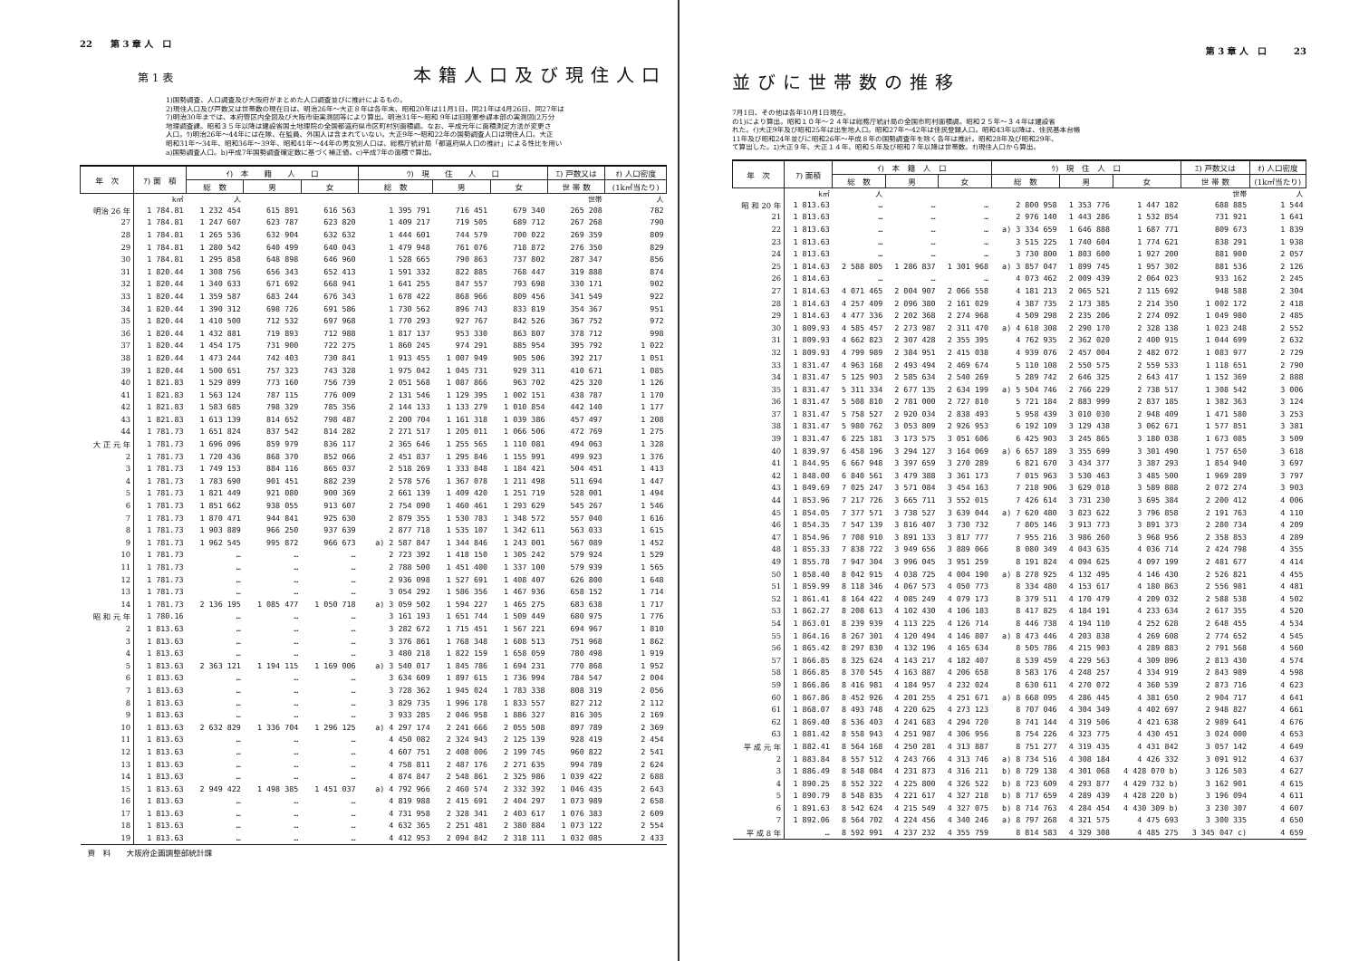22　　第 3 章 人　口
第 1 表 本籍人口及び現住人口
1)国勢調査、人口調査及び大阪府がまとめた人口調査並びに推計によるもの。
2)現住人口及び戸数又は世帯数の現在日は、明治26年～大正８年は各年末、昭和20年は11月1日、同21年は4月26日、同27年は
7)明治30年までは、本府管区内全図及び大阪市街実測図等により算出。明治31年～昭和 9年は旧陸軍参謀本部の実測図(2万分
地理調査課。昭和３５年以降は建設省国土地理院の全国都道府県市区町村別面積調。なお、平成元年に面積測定方法が変更さ
人口。ｳ)明治26年～44年には在隊、在監員、外国人は含まれていない。大正9年～昭和22年の国勢調査人口は現住人口。大正
昭和31年～34年、昭和36年～39年、昭和41年～44年の男女別人口は、総務庁統計局「都道府県人口の推計」による性比を用い
a)国勢調査人口。b)平成7年国勢調査確定数に基づく補正値。c)平成7年の面積で算出。
| 年 次 | ｱ) 面 積 | ｲ) 本 籍 人 口 | | | ｳ) 現 住 人 口 | | | ｴ) 戸数又は | ｵ) 人口密度 |
| --- | --- | --- | --- | --- | --- | --- | --- | --- | --- |
| | | 総 数 | 男 | 女 | 総 数 | 男 | 女 | 世 帯 数 | (1k㎡当たり) |
| | k㎡ | 人 | | | | | | 世帯 | 人 |
| 明治 26 年 | 1 784.81 | 1 232 454 | 615 891 | 616 563 | 1 395 791 | 716 451 | 679 340 | 265 208 | 782 |
| 27 | 1 784.81 | 1 247 607 | 623 787 | 623 820 | 1 409 217 | 719 505 | 689 712 | 267 268 | 790 |
| 28 | 1 784.81 | 1 265 536 | 632 904 | 632 632 | 1 444 601 | 744 579 | 700 022 | 269 359 | 809 |
| 29 | 1 784.81 | 1 280 542 | 640 499 | 640 043 | 1 479 948 | 761 076 | 718 872 | 276 350 | 829 |
| 30 | 1 784.81 | 1 295 858 | 648 898 | 646 960 | 1 528 665 | 790 863 | 737 802 | 287 347 | 856 |
| 31 | 1 820.44 | 1 308 756 | 656 343 | 652 413 | 1 591 332 | 822 885 | 768 447 | 319 888 | 874 |
| 32 | 1 820.44 | 1 340 633 | 671 692 | 668 941 | 1 641 255 | 847 557 | 793 698 | 330 171 | 902 |
| 33 | 1 820.44 | 1 359 587 | 683 244 | 676 343 | 1 678 422 | 868 966 | 809 456 | 341 549 | 922 |
| 34 | 1 820.44 | 1 390 312 | 698 726 | 691 586 | 1 730 562 | 896 743 | 833 819 | 354 367 | 951 |
| 35 | 1 820.44 | 1 410 500 | 712 532 | 697 968 | 1 770 293 | 927 767 | 842 526 | 367 752 | 972 |
| 36 | 1 820.44 | 1 432 881 | 719 893 | 712 988 | 1 817 137 | 953 330 | 863 807 | 378 712 | 998 |
| 37 | 1 820.44 | 1 454 175 | 731 900 | 722 275 | 1 860 245 | 974 291 | 885 954 | 395 792 | 1 022 |
| 38 | 1 820.44 | 1 473 244 | 742 403 | 730 841 | 1 913 455 | 1 007 949 | 905 506 | 392 217 | 1 051 |
| 39 | 1 820.44 | 1 500 651 | 757 323 | 743 328 | 1 975 042 | 1 045 731 | 929 311 | 410 671 | 1 085 |
| 40 | 1 821.83 | 1 529 899 | 773 160 | 756 739 | 2 051 568 | 1 087 866 | 963 702 | 425 320 | 1 126 |
| 41 | 1 821.83 | 1 563 124 | 787 115 | 776 009 | 2 131 546 | 1 129 395 | 1 002 151 | 438 787 | 1 170 |
| 42 | 1 821.83 | 1 583 685 | 798 329 | 785 356 | 2 144 133 | 1 133 279 | 1 010 854 | 442 140 | 1 177 |
| 43 | 1 821.83 | 1 613 139 | 814 652 | 798 487 | 2 200 704 | 1 161 318 | 1 039 386 | 457 497 | 1 208 |
| 44 | 1 781.73 | 1 651 824 | 837 542 | 814 282 | 2 271 517 | 1 205 011 | 1 066 506 | 472 769 | 1 275 |
| 大 正 元 年 | 1 781.73 | 1 696 096 | 859 979 | 836 117 | 2 365 646 | 1 255 565 | 1 110 081 | 494 063 | 1 328 |
| 2 | 1 781.73 | 1 720 436 | 868 370 | 852 066 | 2 451 837 | 1 295 846 | 1 155 991 | 499 923 | 1 376 |
| 3 | 1 781.73 | 1 749 153 | 884 116 | 865 037 | 2 518 269 | 1 333 848 | 1 184 421 | 504 451 | 1 413 |
| 4 | 1 781.73 | 1 783 690 | 901 451 | 882 239 | 2 578 576 | 1 367 078 | 1 211 498 | 511 694 | 1 447 |
| 5 | 1 781.73 | 1 821 449 | 921 080 | 900 369 | 2 661 139 | 1 409 420 | 1 251 719 | 528 001 | 1 494 |
| 6 | 1 781.73 | 1 851 662 | 938 055 | 913 607 | 2 754 090 | 1 460 461 | 1 293 629 | 545 267 | 1 546 |
| 7 | 1 781.73 | 1 870 471 | 944 841 | 925 630 | 2 879 355 | 1 530 783 | 1 348 572 | 557 040 | 1 616 |
| 8 | 1 781.73 | 1 903 889 | 966 250 | 937 639 | 2 877 718 | 1 535 107 | 1 342 611 | 563 033 | 1 615 |
| 9 | 1 781.73 | 1 962 545 | 995 872 | 966 673 | a) 2 587 847 | 1 344 846 | 1 243 001 | 567 089 | 1 452 |
| 10 | 1 781.73 | … | … | … | 2 723 392 | 1 418 150 | 1 305 242 | 579 924 | 1 529 |
| 11 | 1 781.73 | … | … | … | 2 788 500 | 1 451 400 | 1 337 100 | 579 939 | 1 565 |
| 12 | 1 781.73 | … | … | … | 2 936 098 | 1 527 691 | 1 408 407 | 626 800 | 1 648 |
| 13 | 1 781.73 | … | … | … | 3 054 292 | 1 586 356 | 1 467 936 | 658 152 | 1 714 |
| 14 | 1 781.73 | 2 136 195 | 1 085 477 | 1 050 718 | a) 3 059 502 | 1 594 227 | 1 465 275 | 683 638 | 1 717 |
| 昭 和 元 年 | 1 780.16 | … | … | … | 3 161 193 | 1 651 744 | 1 509 449 | 680 975 | 1 776 |
| 2 | 1 813.63 | … | … | … | 3 282 672 | 1 715 451 | 1 567 221 | 694 967 | 1 810 |
| 3 | 1 813.63 | … | … | … | 3 376 861 | 1 768 348 | 1 608 513 | 751 968 | 1 862 |
| 4 | 1 813.63 | … | … | … | 3 480 218 | 1 822 159 | 1 658 059 | 780 498 | 1 919 |
| 5 | 1 813.63 | 2 363 121 | 1 194 115 | 1 169 006 | a) 3 540 017 | 1 845 786 | 1 694 231 | 770 868 | 1 952 |
| 6 | 1 813.63 | … | … | … | 3 634 609 | 1 897 615 | 1 736 994 | 784 547 | 2 004 |
| 7 | 1 813.63 | … | … | … | 3 728 362 | 1 945 024 | 1 783 338 | 808 319 | 2 056 |
| 8 | 1 813.63 | … | … | … | 3 829 735 | 1 996 178 | 1 833 557 | 827 212 | 2 112 |
| 9 | 1 813.63 | … | … | … | 3 933 285 | 2 046 958 | 1 886 327 | 816 305 | 2 169 |
| 10 | 1 813.63 | 2 632 829 | 1 336 704 | 1 296 125 | a) 4 297 174 | 2 241 666 | 2 055 508 | 897 789 | 2 369 |
| 11 | 1 813.63 | … | … | … | 4 450 082 | 2 324 943 | 2 125 139 | 928 419 | 2 454 |
| 12 | 1 813.63 | … | … | … | 4 607 751 | 2 408 006 | 2 199 745 | 960 822 | 2 541 |
| 13 | 1 813.63 | … | … | … | 4 758 811 | 2 487 176 | 2 271 635 | 994 789 | 2 624 |
| 14 | 1 813.63 | … | … | … | 4 874 847 | 2 548 861 | 2 325 986 | 1 039 422 | 2 688 |
| 15 | 1 813.63 | 2 949 422 | 1 498 385 | 1 451 037 | a) 4 792 966 | 2 460 574 | 2 332 392 | 1 046 435 | 2 643 |
| 16 | 1 813.63 | … | … | … | 4 819 988 | 2 415 691 | 2 404 297 | 1 073 989 | 2 658 |
| 17 | 1 813.63 | … | … | … | 4 731 958 | 2 328 341 | 2 403 617 | 1 076 383 | 2 609 |
| 18 | 1 813.63 | … | … | … | 4 632 365 | 2 251 481 | 2 380 884 | 1 073 122 | 2 554 |
| 19 | 1 813.63 | … | … | … | 4 412 953 | 2 094 842 | 2 318 111 | 1 032 085 | 2 433 |
　資　料　　大阪府企画調整部統計課
第 3 章 人　口　　　23
並びに世帯数の推移
7月1日、その他は各年10月1日現在。
の1)により算出。昭和１０年～２４年は総務庁統計局の全国市町村面積調。昭和２５年～３４年は建設省
れた。ｲ)大正9年及び昭和25年は出生地人口。昭和27年～42年は住民登録人口。昭和43年以降は、住民基本台帳
11年及び昭和24年並びに昭和26年～平成８年の国勢調査年を除く各年は推計。昭和28年及び昭和29年、
て算出した。ｴ)大正９年、大正１４年、昭和５年及び昭和７年以降は世帯数。ｵ)現住人口から算出。
| 年 次 | ｱ) 面積 | ｲ) 本 籍 人 口 | | | ｳ) 現 住 人 口 | | | ｴ) 戸数又は | ｵ) 人口密度 |
| --- | --- | --- | --- | --- | --- | --- | --- | --- | --- |
| | | 総 数 | 男 | 女 | 総 数 | 男 | 女 | 世 帯 数 | (1k㎡当たり) |
| | k㎡ | 人 | | | | | | 世帯 | 人 |
| 昭 和 20 年 | 1 813.63 | … | … | … | 2 800 958 | 1 353 776 | 1 447 182 | 688 885 | 1 544 |
| 21 | 1 813.63 | … | … | … | 2 976 140 | 1 443 286 | 1 532 854 | 731 921 | 1 641 |
| 22 | 1 813.63 | … | … | … | a) 3 334 659 | 1 646 888 | 1 687 771 | 809 673 | 1 839 |
| 23 | 1 813.63 | … | … | … | 3 515 225 | 1 740 604 | 1 774 621 | 838 291 | 1 938 |
| 24 | 1 813.63 | … | … | … | 3 730 800 | 1 803 600 | 1 927 200 | 881 900 | 2 057 |
| 25 | 1 814.63 | 2 588 805 | 1 286 837 | 1 301 968 | a) 3 857 047 | 1 899 745 | 1 957 302 | 881 536 | 2 126 |
| 26 | 1 814.63 | … | … | … | 4 073 462 | 2 009 439 | 2 064 023 | 933 162 | 2 245 |
| 27 | 1 814.63 | 4 071 465 | 2 004 907 | 2 066 558 | 4 181 213 | 2 065 521 | 2 115 692 | 948 588 | 2 304 |
| 28 | 1 814.63 | 4 257 409 | 2 096 380 | 2 161 029 | 4 387 735 | 2 173 385 | 2 214 350 | 1 002 172 | 2 418 |
| 29 | 1 814.63 | 4 477 336 | 2 202 368 | 2 274 968 | 4 509 298 | 2 235 206 | 2 274 092 | 1 049 980 | 2 485 |
| 30 | 1 809.93 | 4 585 457 | 2 273 987 | 2 311 470 | a) 4 618 308 | 2 290 170 | 2 328 138 | 1 023 248 | 2 552 |
| 31 | 1 809.93 | 4 662 823 | 2 307 428 | 2 355 395 | 4 762 935 | 2 362 020 | 2 400 915 | 1 044 699 | 2 632 |
| 32 | 1 809.93 | 4 799 989 | 2 384 951 | 2 415 038 | 4 939 076 | 2 457 004 | 2 482 072 | 1 083 977 | 2 729 |
| 33 | 1 831.47 | 4 963 168 | 2 493 494 | 2 469 674 | 5 110 108 | 2 550 575 | 2 559 533 | 1 118 651 | 2 790 |
| 34 | 1 831.47 | 5 125 903 | 2 585 634 | 2 540 269 | 5 289 742 | 2 646 325 | 2 643 417 | 1 152 369 | 2 888 |
| 35 | 1 831.47 | 5 311 334 | 2 677 135 | 2 634 199 | a) 5 504 746 | 2 766 229 | 2 738 517 | 1 308 542 | 3 006 |
| 36 | 1 831.47 | 5 508 810 | 2 781 000 | 2 727 810 | 5 721 184 | 2 883 999 | 2 837 185 | 1 382 363 | 3 124 |
| 37 | 1 831.47 | 5 758 527 | 2 920 034 | 2 838 493 | 5 958 439 | 3 010 030 | 2 948 409 | 1 471 580 | 3 253 |
| 38 | 1 831.47 | 5 980 762 | 3 053 809 | 2 926 953 | 6 192 109 | 3 129 438 | 3 062 671 | 1 577 851 | 3 381 |
| 39 | 1 831.47 | 6 225 181 | 3 173 575 | 3 051 606 | 6 425 903 | 3 245 865 | 3 180 038 | 1 673 085 | 3 509 |
| 40 | 1 839.97 | 6 458 196 | 3 294 127 | 3 164 069 | a) 6 657 189 | 3 355 699 | 3 301 490 | 1 757 650 | 3 618 |
| 41 | 1 844.95 | 6 667 948 | 3 397 659 | 3 270 289 | 6 821 670 | 3 434 377 | 3 387 293 | 1 854 940 | 3 697 |
| 42 | 1 848.00 | 6 840 561 | 3 479 388 | 3 361 173 | 7 015 963 | 3 530 463 | 3 485 500 | 1 969 289 | 3 797 |
| 43 | 1 849.69 | 7 025 247 | 3 571 084 | 3 454 163 | 7 218 906 | 3 629 018 | 3 589 888 | 2 072 274 | 3 903 |
| 44 | 1 853.96 | 7 217 726 | 3 665 711 | 3 552 015 | 7 426 614 | 3 731 230 | 3 695 384 | 2 200 412 | 4 006 |
| 45 | 1 854.05 | 7 377 571 | 3 738 527 | 3 639 044 | a) 7 620 480 | 3 823 622 | 3 796 858 | 2 191 763 | 4 110 |
| 46 | 1 854.35 | 7 547 139 | 3 816 407 | 3 730 732 | 7 805 146 | 3 913 773 | 3 891 373 | 2 280 734 | 4 209 |
| 47 | 1 854.96 | 7 708 910 | 3 891 133 | 3 817 777 | 7 955 216 | 3 986 260 | 3 968 956 | 2 358 853 | 4 289 |
| 48 | 1 855.33 | 7 838 722 | 3 949 656 | 3 889 066 | 8 080 349 | 4 043 635 | 4 036 714 | 2 424 798 | 4 355 |
| 49 | 1 855.78 | 7 947 304 | 3 996 045 | 3 951 259 | 8 191 824 | 4 094 625 | 4 097 199 | 2 481 677 | 4 414 |
| 50 | 1 858.40 | 8 042 915 | 4 038 725 | 4 004 190 | a) 8 278 925 | 4 132 495 | 4 146 430 | 2 526 821 | 4 455 |
| 51 | 1 859.99 | 8 118 346 | 4 067 573 | 4 050 773 | 8 334 480 | 4 153 617 | 4 180 863 | 2 556 981 | 4 481 |
| 52 | 1 861.41 | 8 164 422 | 4 085 249 | 4 079 173 | 8 379 511 | 4 170 479 | 4 209 032 | 2 588 538 | 4 502 |
| 53 | 1 862.27 | 8 208 613 | 4 102 430 | 4 106 183 | 8 417 825 | 4 184 191 | 4 233 634 | 2 617 355 | 4 520 |
| 54 | 1 863.01 | 8 239 939 | 4 113 225 | 4 126 714 | 8 446 738 | 4 194 110 | 4 252 628 | 2 648 455 | 4 534 |
| 55 | 1 864.16 | 8 267 301 | 4 120 494 | 4 146 807 | a) 8 473 446 | 4 203 838 | 4 269 608 | 2 774 652 | 4 545 |
| 56 | 1 865.42 | 8 297 830 | 4 132 196 | 4 165 634 | 8 505 786 | 4 215 903 | 4 289 883 | 2 791 568 | 4 560 |
| 57 | 1 866.85 | 8 325 624 | 4 143 217 | 4 182 407 | 8 539 459 | 4 229 563 | 4 309 896 | 2 813 430 | 4 574 |
| 58 | 1 866.85 | 8 370 545 | 4 163 887 | 4 206 658 | 8 583 176 | 4 248 257 | 4 334 919 | 2 843 989 | 4 598 |
| 59 | 1 866.86 | 8 416 981 | 4 184 957 | 4 232 024 | 8 630 611 | 4 270 072 | 4 360 539 | 2 873 716 | 4 623 |
| 60 | 1 867.86 | 8 452 926 | 4 201 255 | 4 251 671 | a) 8 668 095 | 4 286 445 | 4 381 650 | 2 904 717 | 4 641 |
| 61 | 1 868.07 | 8 493 748 | 4 220 625 | 4 273 123 | 8 707 046 | 4 304 349 | 4 402 697 | 2 948 827 | 4 661 |
| 62 | 1 869.40 | 8 536 403 | 4 241 683 | 4 294 720 | 8 741 144 | 4 319 506 | 4 421 638 | 2 989 641 | 4 676 |
| 63 | 1 881.42 | 8 558 943 | 4 251 987 | 4 306 956 | 8 754 226 | 4 323 775 | 4 430 451 | 3 024 000 | 4 653 |
| 平 成 元 年 | 1 882.41 | 8 564 168 | 4 250 281 | 4 313 887 | 8 751 277 | 4 319 435 | 4 431 842 | 3 057 142 | 4 649 |
| 2 | 1 883.84 | 8 557 512 | 4 243 766 | 4 313 746 | a) 8 734 516 | 4 308 184 | 4 426 332 | 3 091 912 | 4 637 |
| 3 | 1 886.49 | 8 548 084 | 4 231 873 | 4 316 211 | b) 8 729 138 | 4 301 068 | 4 428 070 b) | 3 126 503 | 4 627 |
| 4 | 1 890.25 | 8 552 322 | 4 225 800 | 4 326 522 | b) 8 723 609 | 4 293 877 | 4 429 732 b) | 3 162 901 | 4 615 |
| 5 | 1 890.79 | 8 548 835 | 4 221 617 | 4 327 218 | b) 8 717 659 | 4 289 439 | 4 428 220 b) | 3 196 094 | 4 611 |
| 6 | 1 891.63 | 8 542 624 | 4 215 549 | 4 327 075 | b) 8 714 763 | 4 284 454 | 4 430 309 b) | 3 230 307 | 4 607 |
| 7 | 1 892.06 | 8 564 702 | 4 224 456 | 4 340 246 | a) 8 797 268 | 4 321 575 | 4 475 693 | 3 300 335 | 4 650 |
| 平 成 8 年 | … | 8 592 991 | 4 237 232 | 4 355 759 | 8 814 583 | 4 329 308 | 4 485 275 | 3 345 047 c) | 4 659 |